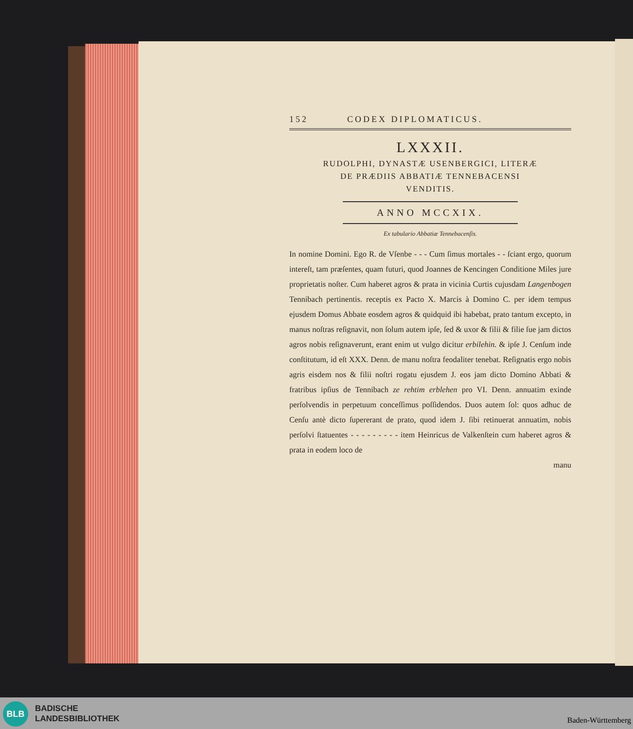152 CODEX DIPLOMATICUS.
LXXXII.
RUDOLPHI, DYNASTÆ USENBERGICI, LITERÆ
DE PRÆDIIS ABBATIÆ TENNEBACENSI
VENDITIS.
ANNO MCCXIX.
Ex tabulario Abbatiæ Tennebacenſis.
In nomine Domini. Ego R. de Vſenbe - - - Cum ſimus mortales - - ſciant ergo, quorum intereſt, tam præſentes, quam futuri, quod Joannes de Kencingen Conditione Miles jure proprietatis noſter. Cum haberet agros & prata in vicinia Curtis cujusdam Langenbogen Tennibach pertinentis. receptis ex Pacto X. Marcis à Domino C. per idem tempus ejusdem Domus Abbate eosdem agros & quidquid ibi habebat, prato tantum excepto, in manus noſtras reſignavit, non ſolum autem ipſe, ſed & uxor & filii & filie ſue jam dictos agros nobis reſignaverunt, erant enim ut vulgo dicitur erbilehin. & ipſe J. Cenſum inde conſtitutum, id eſt XXX. Denn. de manu noſtra feodaliter tenebat. Reſignatis ergo nobis agris eisdem nos & filii noſtri rogatu ejusdem J. eos jam dicto Domino Abbati & fratribus ipſius de Tennibach ze rehtim erblehen pro VI. Denn. annuatim exinde perſolvendis in perpetuum conceſſimus poſſidendos. Duos autem ſol: quos adhuc de Cenſu antè dicto ſupererant de prato, quod idem J. ſibi retinuerat annuatim, nobis perſolvi ſtatuentes - - - - - - - - - item Heinricus de Valkenſtein cum haberet agros & prata in eodem loco de
manu
BLB
BADISCHE
LANDESBIBLIOTHEK
Baden-Württemberg